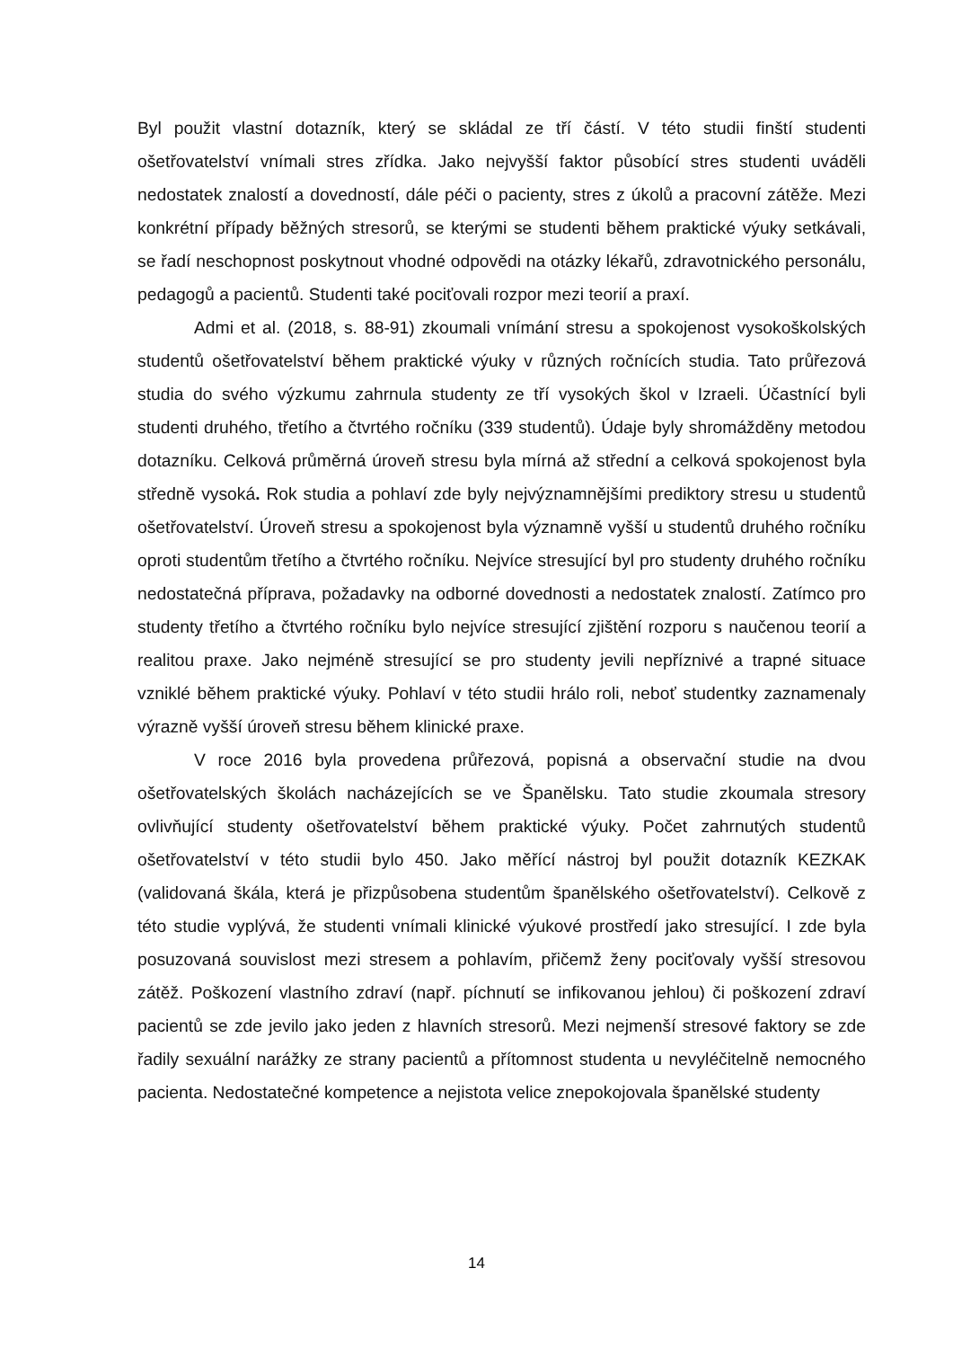Byl použit vlastní dotazník, který se skládal ze tří částí. V této studii finští studenti ošetřovatelství vnímali stres zřídka. Jako nejvyšší faktor působící stres studenti uváděli nedostatek znalostí a dovedností, dále péči o pacienty, stres z úkolů a pracovní zátěže. Mezi konkrétní případy běžných stresorů, se kterými se studenti během praktické výuky setkávali, se řadí neschopnost poskytnout vhodné odpovědi na otázky lékařů, zdravotnického personálu, pedagogů a pacientů. Studenti také pociťovali rozpor mezi teorií a praxí.
Admi et al. (2018, s. 88-91) zkoumali vnímání stresu a spokojenost vysokoškolských studentů ošetřovatelství během praktické výuky v různých ročnících studia. Tato průřezová studia do svého výzkumu zahrnula studenty ze tří vysokých škol v Izraeli. Účastnící byli studenti druhého, třetího a čtvrtého ročníku (339 studentů). Údaje byly shromážděny metodou dotazníku. Celková průměrná úroveň stresu byla mírná až střední a celková spokojenost byla středně vysoká. Rok studia a pohlaví zde byly nejvýznamnějšími prediktory stresu u studentů ošetřovatelství. Úroveň stresu a spokojenost byla významně vyšší u studentů druhého ročníku oproti studentům třetího a čtvrtého ročníku. Nejvíce stresující byl pro studenty druhého ročníku nedostatečná příprava, požadavky na odborné dovednosti a nedostatek znalostí. Zatímco pro studenty třetího a čtvrtého ročníku bylo nejvíce stresující zjištění rozporu s naučenou teorií a realitou praxe. Jako nejméně stresující se pro studenty jevili nepříznivé a trapné situace vzniklé během praktické výuky. Pohlaví v této studii hrálo roli, neboť studentky zaznamenaly výrazně vyšší úroveň stresu během klinické praxe.
V roce 2016 byla provedena průřezová, popisná a observační studie na dvou ošetřovatelských školách nacházejících se ve Španělsku. Tato studie zkoumala stresory ovlivňující studenty ošetřovatelství během praktické výuky. Počet zahrnutých studentů ošetřovatelství v této studii bylo 450. Jako měřící nástroj byl použit dotazník KEZKAK (validovaná škála, která je přizpůsobena studentům španělského ošetřovatelství). Celkově z této studie vyplývá, že studenti vnímali klinické výukové prostředí jako stresující. I zde byla posuzovaná souvislost mezi stresem a pohlavím, přičemž ženy pociťovaly vyšší stresovou zátěž. Poškození vlastního zdraví (např. píchnutí se infikovanou jehlou) či poškození zdraví pacientů se zde jevilo jako jeden z hlavních stresorů. Mezi nejmenší stresové faktory se zde řadily sexuální narážky ze strany pacientů a přítomnost studenta u nevyléčitelně nemocného pacienta. Nedostatečné kompetence a nejistota velice znepokojovala španělské studenty
14